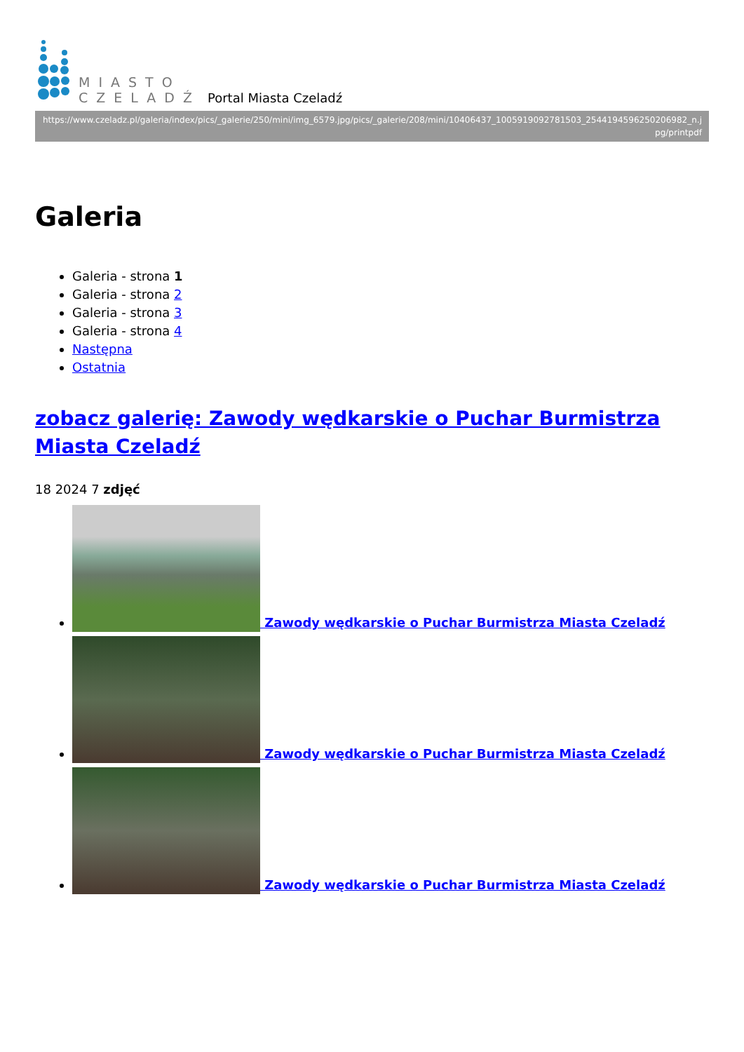MIASTO
CZELADŹ
Portal Miasta Czeladź
https://www.czeladz.pl/galeria/index/pics/_galerie/250/mini/img_6579.jpg/pics/_galerie/208/mini/10406437_1005919092781503_2544194596250206982_n.jpg/printpdf
Galeria
Galeria - strona 1
Galeria - strona 2
Galeria - strona 3
Galeria - strona 4
Następna
Ostatnia
zobacz galerię: Zawody wędkarskie o Puchar Burmistrza Miasta Czeladź
18 2024 7 zdjęć
Zawody wędkarskie o Puchar Burmistrza Miasta Czeladź
Zawody wędkarskie o Puchar Burmistrza Miasta Czeladź
Zawody wędkarskie o Puchar Burmistrza Miasta Czeladź